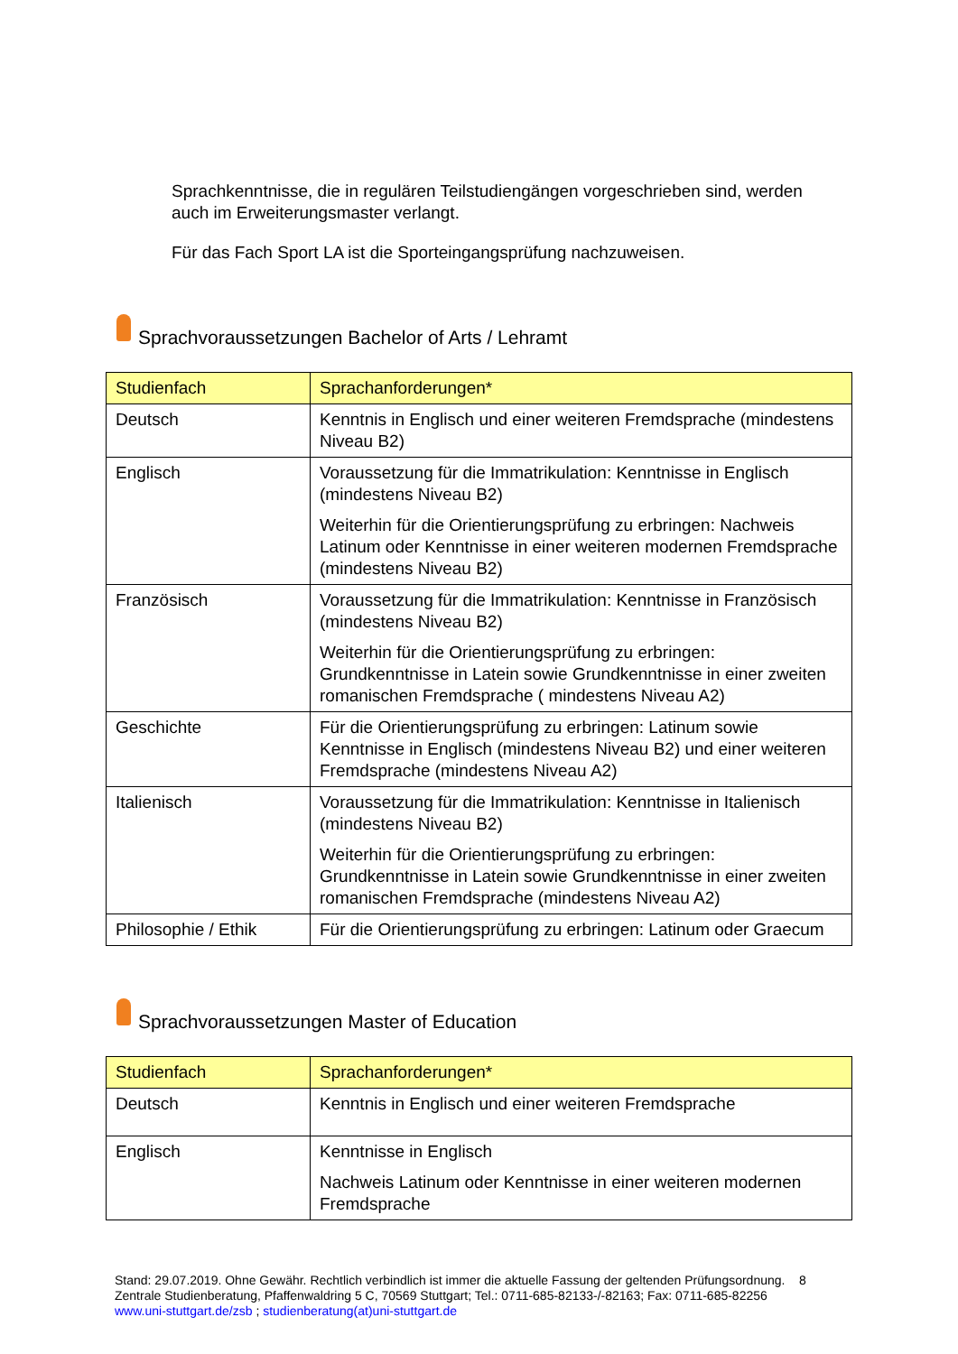Sprachkenntnisse, die in regulären Teilstudiengängen vorgeschrieben sind, werden auch im Erweiterungsmaster verlangt.
Für das Fach Sport LA ist die Sporteingangsprüfung nachzuweisen.
Sprachvoraussetzungen Bachelor of Arts / Lehramt
| Studienfach | Sprachanforderungen* |
| --- | --- |
| Deutsch | Kenntnis in Englisch und einer weiteren Fremdsprache (mindestens Niveau B2) |
| Englisch | Voraussetzung für die Immatrikulation: Kenntnisse in Englisch (mindestens Niveau B2) Weiterhin für die Orientierungsprüfung zu erbringen: Nachweis Latinum oder Kenntnisse in einer weiteren modernen Fremdsprache (mindestens Niveau B2) |
| Französisch | Voraussetzung für die Immatrikulation: Kenntnisse in Französisch (mindestens Niveau B2) Weiterhin für die Orientierungsprüfung zu erbringen: Grundkenntnisse in Latein sowie Grundkenntnisse in einer zweiten romanischen Fremdsprache ( mindestens Niveau A2) |
| Geschichte | Für die Orientierungsprüfung zu erbringen: Latinum sowie Kenntnisse in Englisch (mindestens Niveau B2) und einer weiteren Fremdsprache (mindestens Niveau A2) |
| Italienisch | Voraussetzung für die Immatrikulation: Kenntnisse in Italienisch (mindestens Niveau B2) Weiterhin für die Orientierungsprüfung zu erbringen: Grundkenntnisse in Latein sowie Grundkenntnisse in einer zweiten romanischen Fremdsprache (mindestens Niveau A2) |
| Philosophie / Ethik | Für die Orientierungsprüfung zu erbringen: Latinum oder Graecum |
Sprachvoraussetzungen Master of Education
| Studienfach | Sprachanforderungen* |
| --- | --- |
| Deutsch | Kenntnis in Englisch und einer weiteren Fremdsprache |
| Englisch | Kenntnisse in Englisch Nachweis Latinum oder Kenntnisse in einer weiteren modernen Fremdsprache |
Stand: 29.07.2019. Ohne Gewähr. Rechtlich verbindlich ist immer die aktuelle Fassung der geltenden Prüfungsordnung. 8
Zentrale Studienberatung, Pfaffenwaldring 5 C, 70569 Stuttgart; Tel.: 0711-685-82133-/-82163; Fax: 0711-685-82256
www.uni-stuttgart.de/zsb ; studienberatung(at)uni-stuttgart.de